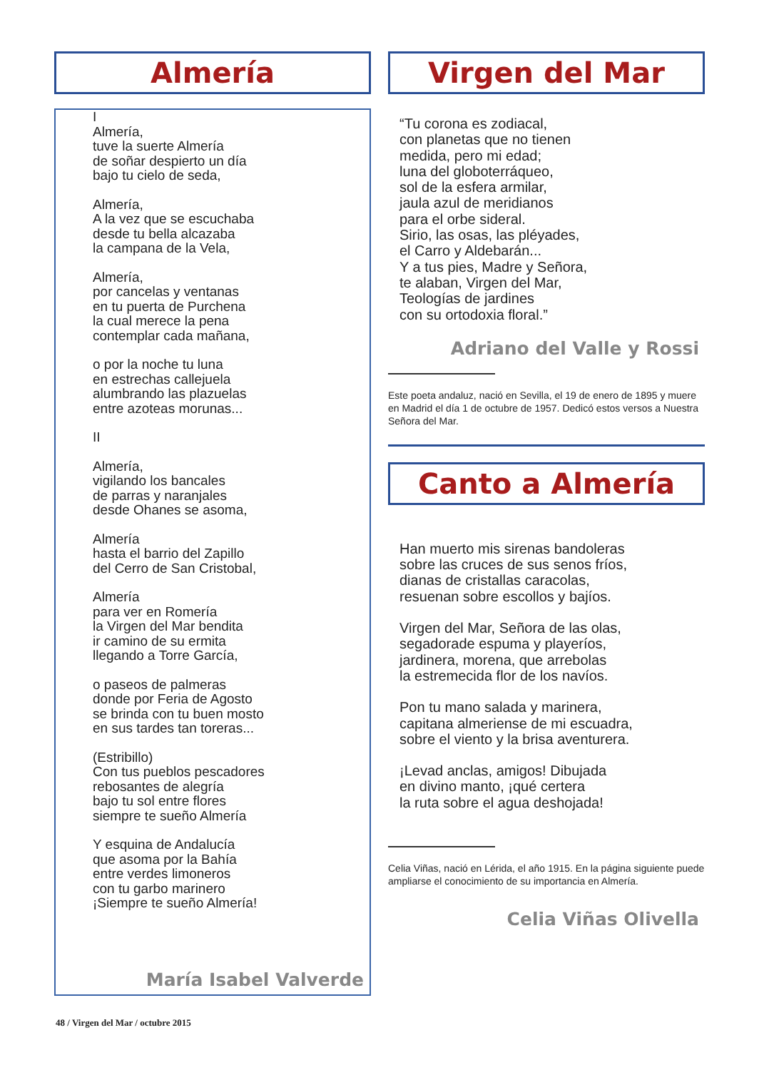Almería
I
Almería,
tuve la suerte Almería
de soñar despierto un día
bajo tu cielo de seda,
Almería,
A la vez que se escuchaba
desde tu bella alcazaba
la campana de la Vela,
Almería,
por cancelas y ventanas
en tu puerta de Purchena
la cual merece la pena
contemplar cada mañana,
o por la noche tu luna
en estrechas callejuela
alumbrando las plazuelas
entre azoteas morunas...
II
Almería,
vigilando los bancales
de parras y naranjales
desde Ohanes se asoma,
Almería
hasta el barrio del Zapillo
del Cerro de San Cristobal,
Almería
para ver en Romería
la Virgen del Mar bendita
ir camino de su ermita
llegando a Torre García,
o paseos de palmeras
donde por Feria de Agosto
se brinda con tu buen mosto
en sus tardes tan toreras...
(Estribillo)
Con tus pueblos pescadores
rebosantes de alegría
bajo tu sol entre flores
siempre te sueño Almería
Y esquina de Andalucía
que asoma por la Bahía
entre verdes limoneros
con tu garbo marinero
¡Siempre te sueño Almería!
María Isabel Valverde
Virgen del Mar
“Tu corona es zodiacal,
con planetas que no tienen
medida, pero mi edad;
luna del globoterráqueo,
sol de la esfera armilar,
jaula azul de meridianos
para el orbe sideral.
Sirio, las osas, las pléyades,
el Carro y Aldebarán...
Y a tus pies, Madre y Señora,
te alaban, Virgen del Mar,
Teologías de jardines
con su ortodoxia floral.”
Adriano del Valle y Rossi
Este poeta andaluz, nació en Sevilla, el 19 de enero de 1895 y muere en Madrid el día 1 de octubre de 1957. Dedicó estos versos a Nuestra Señora del Mar.
Canto a Almería
Han muerto mis sirenas bandoleras
sobre las cruces de sus senos fríos,
dianas de cristallas caracolas,
resuenan sobre escollos y bajíos.
Virgen del Mar, Señora de las olas,
segadorade espuma y playeríos,
jardinera, morena, que arrebolas
la estremecida flor de los navíos.
Pon tu mano salada y marinera,
capitana almeriense de mi escuadra,
sobre el viento y la brisa aventurera.
¡Levad anclas, amigos! Dibujada
en divino manto, ¡qué certera
la ruta sobre el agua deshojada!
Celia Viñas, nació en Lérida, el año 1915. En la página siguiente puede ampliarse el conocimiento de su importancia en Almería.
Celia Viñas Olivella
48 / Virgen del Mar / octubre 2015